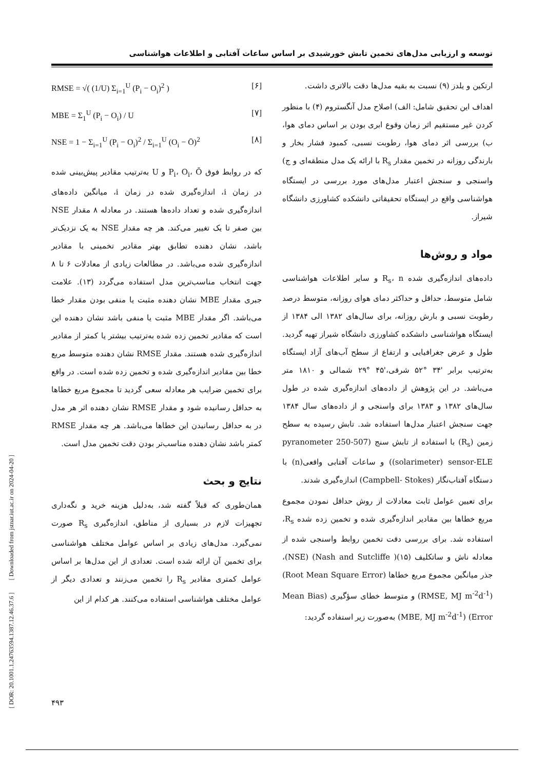توسعه و ارزیابی مدل‌های تخمین تابش خورشیدی بر اساس ساعات آفتابی و اطلاعات هواشناسی
ارتکین و یلدز (۹) نسبت به بقیه مدل‌ها دقت بالاتری داشت.
اهداف این تحقیق شامل: الف) اصلاح مدل آنگستروم (۴) با منظور کردن غیر مستقیم اثر زمان وقوع ابری بودن بر اساس دمای هوا، ب) بررسی اثر دمای هوا، رطوبت نسبی، کمبود فشار بخار و بارندگی روزانه در تخمین مقدار R<sub>s</sub> با ارائه یک مدل منطقه‌ای و ج) واسنجی و سنجش اعتبار مدل‌های مورد بررسی در ایستگاه هواشناسی واقع در ایستگاه تحقیقاتی دانشکده کشاورزی دانشگاه شیراز.
مواد و روش‌ها
داده‌های اندازه‌گیری شده R<sub>s</sub>، n و سایر اطلاعات هواشناسی شامل متوسط، حداقل و حداکثر دمای هوای روزانه، متوسط درصد رطوبت نسبی و بارش روزانه، برای سال‌های ۱۳۸۲ الی ۱۳۸۴ از ایستگاه هواشناسی دانشکده کشاورزی دانشگاه شیراز تهیه گردید. طول و عرض جغرافیایی و ارتفاع از سطح آب‌های آزاد ایستگاه به‌ترتیب برابر '۳۴ °۵۲ شرقی،'۴۵ °۲۹ شمالی و ۱۸۱۰ متر می‌باشد. در این پژوهش از داده‌های اندازه‌گیری شده در طول سال‌های ۱۳۸۲ و ۱۳۸۳ برای واسنجی و از داده‌های سال ۱۳۸۴ جهت سنجش اعتبار مدل‌ها استفاده شد. تابش رسیده به سطح زمین (R<sub>s</sub>) با استفاده از تابش سنج (507-250 pyranometer (solarimeter) sensor-ELE) و ساعات آفتابی واقعی(n) با دستگاه آفتاب‌نگار (Campbell- Stokes) اندازه‌گیری شدند.
برای تعیین عوامل ثابت معادلات از روش حداقل نمودن مجموع مربع خطاها بین مقادیر اندازه‌گیری شده و تخمین زده شده R<sub>s</sub>، استفاده شد. برای بررسی دقت تخمین روابط واسنجی شده از معادله ناش و ساتکلیف (۱۵)( Nash and Sutcliffe) (NSE)، جذر میانگین مجموع مربع خطاها (Root Mean Square Error) (RMSE, MJ m<sup>-2</sup>d<sup>-1</sup>) و متوسط خطای سؤگیری (Mean Bias Error) (MBE, MJ m<sup>-2</sup>d<sup>-1</sup>) به‌صورت زیر استفاده گردید:
RMSE = √( (1/U) Σ<sub>i=1</sub><sup>U</sup> (P<sub>i</sub> − O<sub>i</sub>)<sup>2</sup> ) [۶]
MBE = Σ<sub>1</sub><sup>U</sup> (P<sub>i</sub> − O<sub>i</sub>) / U [۷]
NSE = 1 − Σ<sub>i=1</sub><sup>U</sup> (P<sub>i</sub> − O<sub>i</sub>)<sup>2</sup> / Σ<sub>i=1</sub><sup>U</sup> (O<sub>i</sub> − Ō)<sup>2</sup> [۸]
که در روابط فوق P<sub>i</sub>، O<sub>i</sub>، Ō و U به‌ترتیب مقادیر پیش‌بینی شده در زمان i، اندازه‌گیری شده در زمان i، میانگین داده‌های اندازه‌گیری شده و تعداد داده‌ها هستند. در معادله ۸ مقدار NSE بین صفر تا یک تغییر می‌کند. هر چه مقدار NSE به یک نزدیک‌تر باشد، نشان دهنده تطابق بهتر مقادیر تخمینی با مقادیر اندازه‌گیری شده می‌باشد. در مطالعات زیادی از معادلات ۶ تا ۸ جهت انتخاب مناسب‌ترین مدل استفاده می‌گردد (۱۳). علامت جبری مقدار MBE نشان دهنده مثبت یا منفی بودن مقدار خطا می‌باشد. اگر مقدار MBE مثبت یا منفی باشد نشان دهنده این است که مقادیر تخمین زده شده به‌ترتیب بیشتر یا کمتر از مقادیر اندازه‌گیری شده هستند. مقدار RMSE نشان دهنده متوسط مربع خطا بین مقادیر اندازه‌گیری شده و تخمین زده شده است. در واقع برای تخمین ضرایب هر معادله سعی گردید تا مجموع مربع خطاها به حداقل رسانیده شود و مقدار RMSE نشان دهنده اثر هر مدل در به حداقل رسانیدن این خطاها می‌باشد. هر چه مقدار RMSE کمتر باشد نشان دهنده مناسب‌تر بودن دقت تخمین مدل است.
نتایج و بحث
همان‌طوری که قبلاً گفته شد، به‌دلیل هزینه خرید و نگه‌داری تجهیزات لازم در بسیاری از مناطق، اندازه‌گیری R<sub>s</sub> صورت نمی‌گیرد. مدل‌های زیادی بر اساس عوامل مختلف هواشناسی برای تخمین آن ارائه شده است. تعدادی از این مدل‌ها بر اساس عوامل کمتری مقادیر R<sub>s</sub> را تخمین می‌زنند و تعدادی دیگر از عوامل مختلف هواشناسی استفاده می‌کنند. هر کدام از این
[ DOR: 20.1001.1.24763594.1387.12.46.37.6 ] [ Downloaded from jstnar.iut.ac.ir on 2024-04-20 ]
۴۹۳